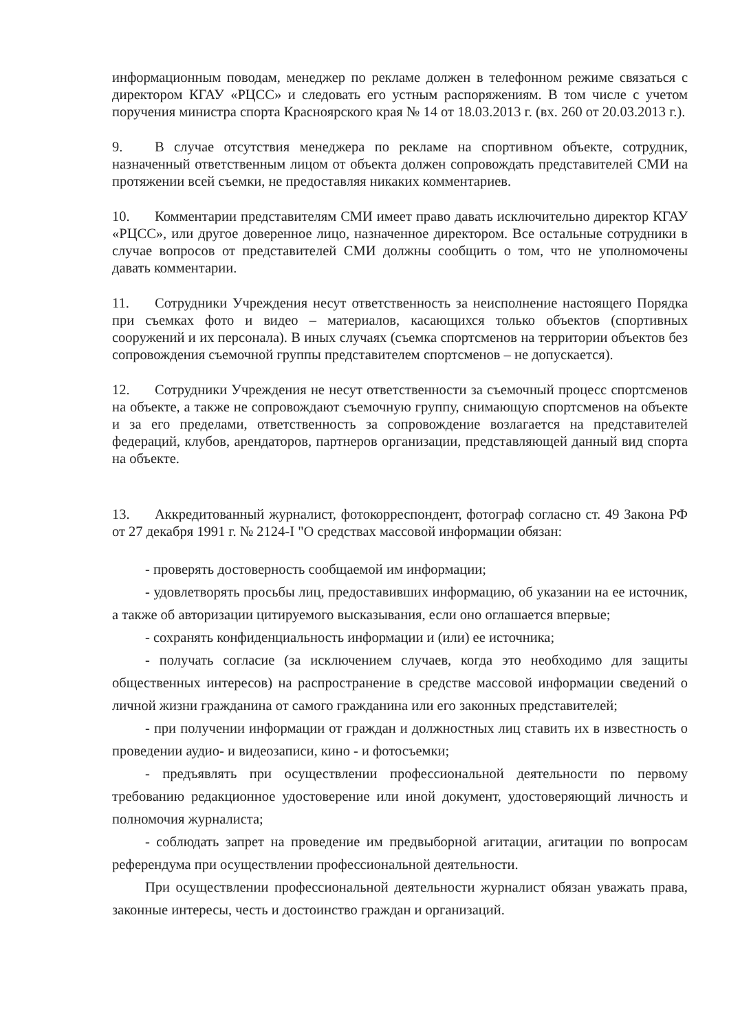информационным поводам, менеджер по рекламе должен в телефонном режиме связаться с директором КГАУ «РЦСС» и следовать его устным распоряжениям. В том числе с учетом поручения министра спорта Красноярского края № 14 от 18.03.2013 г. (вх. 260 от 20.03.2013 г.).
9. В случае отсутствия менеджера по рекламе на спортивном объекте, сотрудник, назначенный ответственным лицом от объекта должен сопровождать представителей СМИ на протяжении всей съемки, не предоставляя никаких комментариев.
10. Комментарии представителям СМИ имеет право давать исключительно директор КГАУ «РЦСС», или другое доверенное лицо, назначенное директором. Все остальные сотрудники в случае вопросов от представителей СМИ должны сообщить о том, что не уполномочены давать комментарии.
11. Сотрудники Учреждения несут ответственность за неисполнение настоящего Порядка при съемках фото и видео – материалов, касающихся только объектов (спортивных сооружений и их персонала). В иных случаях (съемка спортсменов на территории объектов без сопровождения съемочной группы представителем спортсменов – не допускается).
12. Сотрудники Учреждения не несут ответственности за съемочный процесс спортсменов на объекте, а также не сопровождают съемочную группу, снимающую спортсменов на объекте и за его пределами, ответственность за сопровождение возлагается на представителей федераций, клубов, арендаторов, партнеров организации, представляющей данный вид спорта на объекте.
13. Аккредитованный журналист, фотокорреспондент, фотограф согласно ст. 49 Закона РФ от 27 декабря 1991 г. № 2124-I "О средствах массовой информации обязан:
- проверять достоверность сообщаемой им информации;
- удовлетворять просьбы лиц, предоставивших информацию, об указании на ее источник, а также об авторизации цитируемого высказывания, если оно оглашается впервые;
- сохранять конфиденциальность информации и (или) ее источника;
- получать согласие (за исключением случаев, когда это необходимо для защиты общественных интересов) на распространение в средстве массовой информации сведений о личной жизни гражданина от самого гражданина или его законных представителей;
- при получении информации от граждан и должностных лиц ставить их в известность о проведении аудио- и видеозаписи, кино - и фотосъемки;
- предъявлять при осуществлении профессиональной деятельности по первому требованию редакционное удостоверение или иной документ, удостоверяющий личность и полномочия журналиста;
- соблюдать запрет на проведение им предвыборной агитации, агитации по вопросам референдума при осуществлении профессиональной деятельности.
При осуществлении профессиональной деятельности журналист обязан уважать права, законные интересы, честь и достоинство граждан и организаций.